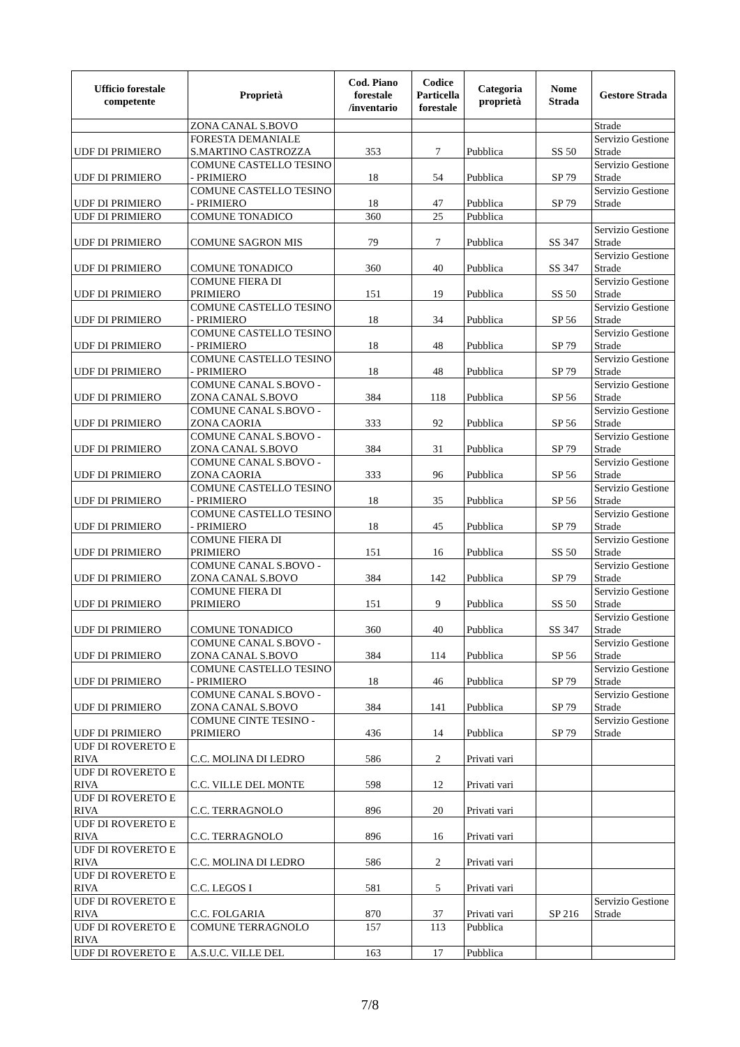| Ufficio forestale competente | Proprietà | Cod. Piano forestale /inventario | Codice Particella forestale | Categoria proprietà | Nome Strada | Gestore Strada |
| --- | --- | --- | --- | --- | --- | --- |
| | ZONA CANAL S.BOVO | | | | | Strade |
| UDF DI PRIMIERO | FORESTA DEMANIALE S.MARTINO CASTROZZA | 353 | 7 | Pubblica | SS 50 | Servizio Gestione Strade |
| UDF DI PRIMIERO | COMUNE CASTELLO TESINO - PRIMIERO | 18 | 54 | Pubblica | SP 79 | Servizio Gestione Strade |
| UDF DI PRIMIERO | COMUNE CASTELLO TESINO - PRIMIERO | 18 | 47 | Pubblica | SP 79 | Servizio Gestione Strade |
| UDF DI PRIMIERO | COMUNE TONADICO | 360 | 25 | Pubblica | | |
| UDF DI PRIMIERO | COMUNE SAGRON MIS | 79 | 7 | Pubblica | SS 347 | Servizio Gestione Strade |
| UDF DI PRIMIERO | COMUNE TONADICO | 360 | 40 | Pubblica | SS 347 | Servizio Gestione Strade |
| UDF DI PRIMIERO | COMUNE FIERA DI PRIMIERO | 151 | 19 | Pubblica | SS 50 | Servizio Gestione Strade |
| UDF DI PRIMIERO | COMUNE CASTELLO TESINO - PRIMIERO | 18 | 34 | Pubblica | SP 56 | Servizio Gestione Strade |
| UDF DI PRIMIERO | COMUNE CASTELLO TESINO - PRIMIERO | 18 | 48 | Pubblica | SP 79 | Servizio Gestione Strade |
| UDF DI PRIMIERO | COMUNE CASTELLO TESINO - PRIMIERO | 18 | 48 | Pubblica | SP 79 | Servizio Gestione Strade |
| UDF DI PRIMIERO | COMUNE CANAL S.BOVO - ZONA CANAL S.BOVO | 384 | 118 | Pubblica | SP 56 | Servizio Gestione Strade |
| UDF DI PRIMIERO | COMUNE CANAL S.BOVO - ZONA CAORIA | 333 | 92 | Pubblica | SP 56 | Servizio Gestione Strade |
| UDF DI PRIMIERO | COMUNE CANAL S.BOVO - ZONA CANAL S.BOVO | 384 | 31 | Pubblica | SP 79 | Servizio Gestione Strade |
| UDF DI PRIMIERO | COMUNE CANAL S.BOVO - ZONA CAORIA | 333 | 96 | Pubblica | SP 56 | Servizio Gestione Strade |
| UDF DI PRIMIERO | COMUNE CASTELLO TESINO - PRIMIERO | 18 | 35 | Pubblica | SP 56 | Servizio Gestione Strade |
| UDF DI PRIMIERO | COMUNE CASTELLO TESINO - PRIMIERO | 18 | 45 | Pubblica | SP 79 | Servizio Gestione Strade |
| UDF DI PRIMIERO | COMUNE FIERA DI PRIMIERO | 151 | 16 | Pubblica | SS 50 | Servizio Gestione Strade |
| UDF DI PRIMIERO | COMUNE CANAL S.BOVO - ZONA CANAL S.BOVO | 384 | 142 | Pubblica | SP 79 | Servizio Gestione Strade |
| UDF DI PRIMIERO | COMUNE FIERA DI PRIMIERO | 151 | 9 | Pubblica | SS 50 | Servizio Gestione Strade |
| UDF DI PRIMIERO | COMUNE TONADICO | 360 | 40 | Pubblica | SS 347 | Servizio Gestione Strade |
| UDF DI PRIMIERO | COMUNE CANAL S.BOVO - ZONA CANAL S.BOVO | 384 | 114 | Pubblica | SP 56 | Servizio Gestione Strade |
| UDF DI PRIMIERO | COMUNE CASTELLO TESINO - PRIMIERO | 18 | 46 | Pubblica | SP 79 | Servizio Gestione Strade |
| UDF DI PRIMIERO | COMUNE CANAL S.BOVO - ZONA CANAL S.BOVO | 384 | 141 | Pubblica | SP 79 | Servizio Gestione Strade |
| UDF DI PRIMIERO | COMUNE CINTE TESINO - PRIMIERO | 436 | 14 | Pubblica | SP 79 | Servizio Gestione Strade |
| UDF DI ROVERETO E RIVA | C.C. MOLINA DI LEDRO | 586 | 2 | Privati vari | | |
| UDF DI ROVERETO E RIVA | C.C. VILLE DEL MONTE | 598 | 12 | Privati vari | | |
| UDF DI ROVERETO E RIVA | C.C. TERRAGNOLO | 896 | 20 | Privati vari | | |
| UDF DI ROVERETO E RIVA | C.C. TERRAGNOLO | 896 | 16 | Privati vari | | |
| UDF DI ROVERETO E RIVA | C.C. MOLINA DI LEDRO | 586 | 2 | Privati vari | | |
| UDF DI ROVERETO E RIVA | C.C. LEGOS I | 581 | 5 | Privati vari | | |
| UDF DI ROVERETO E RIVA | C.C. FOLGARIA | 870 | 37 | Privati vari | SP 216 | Servizio Gestione Strade |
| UDF DI ROVERETO E RIVA | COMUNE TERRAGNOLO | 157 | 113 | Pubblica | | |
| UDF DI ROVERETO E | A.S.U.C. VILLE DEL | 163 | 17 | Pubblica | | |
7/8